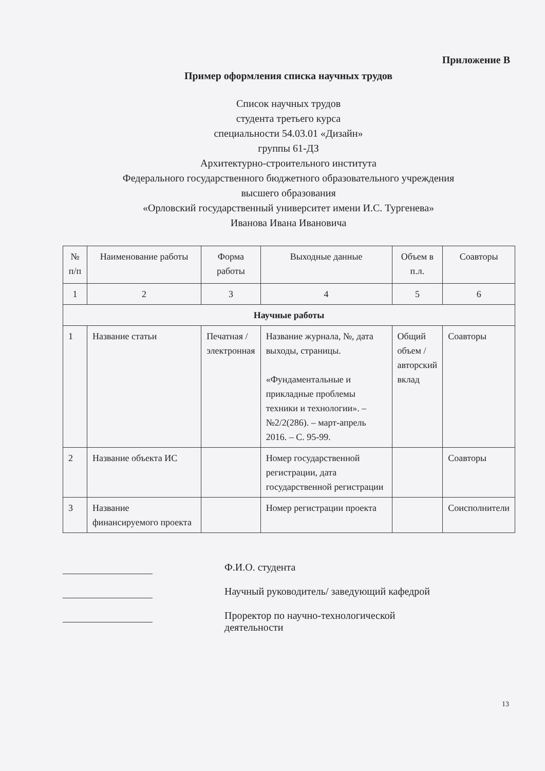Приложение В
Пример оформления списка научных трудов
Список научных трудов
студента третьего курса
специальности 54.03.01 «Дизайн»
группы 61-ДЗ
Архитектурно-строительного института
Федерального государственного бюджетного образовательного учреждения
высшего образования
«Орловский государственный университет имени И.С. Тургенева»
Иванова Ивана Ивановича
| № п/п | Наименование работы | Форма работы | Выходные данные | Объем в п.л. | Соавторы |
| --- | --- | --- | --- | --- | --- |
| 1 | 2 | 3 | 4 | 5 | 6 |
| Научные работы | | | | | |
| 1 | Название статьи | Печатная / электронная | Название журнала, №, дата выходы, страницы. «Фундаментальные и прикладные проблемы техники и технологии». – №2/2(286). – март-апрель 2016. – С. 95-99. | Общий объем / авторский вклад | Соавторы |
| 2 | Название объекта ИС | | Номер государственной регистрации, дата государственной регистрации | | Соавторы |
| 3 | Название финансируемого проекта | | Номер регистрации проекта | | Соисполнители |
Ф.И.О. студента
Научный руководитель/ заведующий кафедрой
Проректор по научно-технологической
деятельности
13